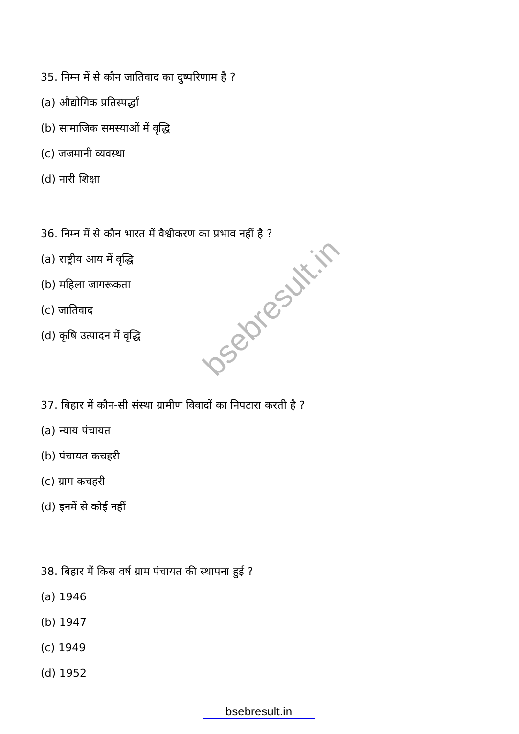bsebresult.in
35. निम्न में से कौन जातिवाद का दुष्परिणाम है ?
(a) औद्योगिक प्रतिस्पर्द्धां
(b) सामाजिक समस्याओं में वृद्धि
(c) जजमानी व्यवस्था
(d) नारी शिक्षा
36. निम्न में से कौन भारत में वैश्वीकरण का प्रभाव नहीं है ?
(a) राष्ट्रीय आय में वृद्धि
(b) महिला जागरूकता
(c) जातिवाद
(d) कृषि उत्पादन मेंं वृद्धि
37. बिहार में कौन-सी संस्था ग्रामीण विवादों का निपटारा करती है ?
(a) न्याय पंचायत
(b) पंचायत कचहरी
(c) ग्राम कचहरी
(d) इनमें से कोई नहीं
38. बिहार में किस वर्ष ग्राम पंचायत की स्थापना हुई ?
(a) 1946
(b) 1947
(c) 1949
(d) 1952
bsebresult.in